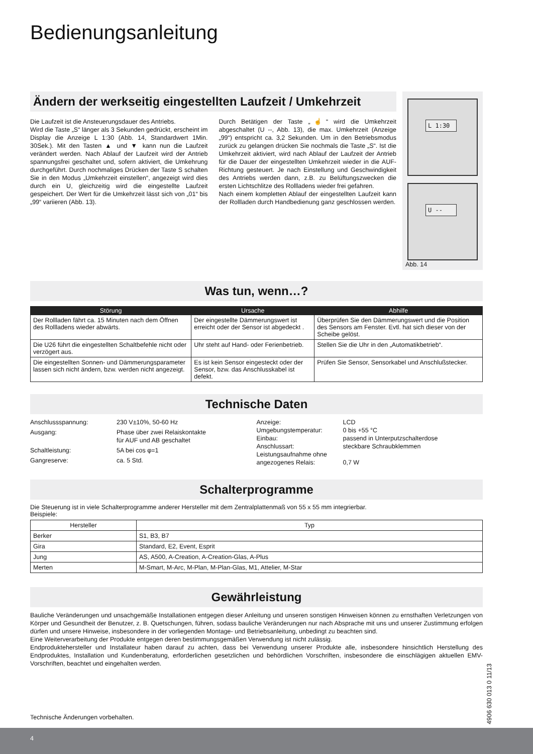Bedienungsanleitung
Ändern der werkseitig eingestellten Laufzeit / Umkehrzeit
Die Laufzeit ist die Ansteuerungsdauer des Antriebs.
Wird die Taste „S“ länger als 3 Sekunden gedrückt, erscheint im Display die Anzeige L 1:30 (Abb. 14, Standardwert 1Min. 30Sek.). Mit den Tasten ▲ und ▼ kann nun die Laufzeit verändert werden. Nach Ablauf der Laufzeit wird der Antrieb spannungsfrei geschaltet und, sofern aktiviert, die Umkehrung durchgeführt. Durch nochmaliges Drücken der Taste S schalten Sie in den Modus „Umkehrzeit einstellen“, angezeigt wird dies durch ein U, gleichzeitig wird die eingestellte Laufzeit gespeichert. Der Wert für die Umkehrzeit lässt sich von „01“ bis „99“ variieren (Abb. 13).
Durch Betätigen der Taste „☝“ wird die Umkehrzeit abgeschaltet (U --, Abb. 13), die max. Umkehrzeit (Anzeige „99“) entspricht ca. 3,2 Sekunden. Um in den Betriebsmodus zurück zu gelangen drücken Sie nochmals die Taste „S“. Ist die Umkehrzeit aktiviert, wird nach Ablauf der Laufzeit der Antrieb für die Dauer der eingestellten Umkehrzeit wieder in die AUF-Richtung gesteuert. Je nach Einstellung und Geschwindigkeit des Antriebs werden dann, z.B. zu Belüftungszwecken die ersten Lichtschlitze des Rollladens wieder frei gefahren.
Nach einem kompletten Ablauf der eingestellten Laufzeit kann der Rollladen durch Handbedienung ganz geschlossen werden.
L 1:30
U --
Abb. 14
Was tun, wenn…?
| Störung | Ursache | Abhilfe |
| --- | --- | --- |
| Der Rollladen fährt ca. 15 Minuten nach dem Öffnen des Rollladens wieder abwärts. | Der eingestellte Dämmerungswert ist erreicht oder der Sensor ist abgedeckt . | Überprüfen Sie den Dämmerungswert und die Position des Sensors am Fenster. Evtl. hat sich dieser von der Scheibe gelöst. |
| Die U26 führt die eingestellten Schaltbefehle nicht oder verzögert aus. | Uhr steht auf Hand- oder Ferienbetrieb. | Stellen Sie die Uhr in den „Automatikbetrieb“. |
| Die eingestellten Sonnen- und Dämmerungsparameter lassen sich nicht ändern, bzw. werden nicht angezeigt. | Es ist kein Sensor eingesteckt oder der Sensor, bzw. das Anschlusskabel ist defekt. | Prüfen Sie Sensor, Sensorkabel und Anschlußstecker. |
Technische Daten
Anschlussspannung: 230 V±10%, 50-60 Hz Ausgang: Phase über zwei Relaiskontakte
für AUF und AB geschaltet Schaltleistung: 5A bei cos φ=1 Gangreserve: ca. 5 Std.
Anzeige: LCD Umgebungstemperatur: 0 bis +55 °C Einbau: passend in Unterputzschalterdose Anschlussart: steckbare Schraubklemmen Leistungsaufnahme ohne angezogenes Relais:
0,7 W
Schalterprogramme
Die Steuerung ist in viele Schalterprogramme anderer Hersteller mit dem Zentralplattenmaß von 55 x 55 mm integrierbar.
Beispiele:
| Hersteller | Typ |
| --- | --- |
| Berker | S1, B3, B7 |
| Gira | Standard, E2, Event, Esprit |
| Jung | AS, A500, A-Creation, A-Creation-Glas, A-Plus |
| Merten | M-Smart, M-Arc, M-Plan, M-Plan-Glas, M1, Attelier, M-Star |
Gewährleistung
Bauliche Veränderungen und unsachgemäße Installationen entgegen dieser Anleitung und unseren sonstigen Hinweisen können zu ernsthaften Verletzungen von Körper und Gesundheit der Benutzer, z. B. Quetschungen, führen, sodass bauliche Veränderungen nur nach Absprache mit uns und unserer Zustimmung erfolgen dürfen und unsere Hinweise, insbesondere in der vorliegenden Montage- und Betriebsanleitung, unbedingt zu beachten sind.
Eine Weiterverarbeitung der Produkte entgegen deren bestimmungsgemäßen Verwendung ist nicht zulässig.
Endproduktehersteller und Installateur haben darauf zu achten, dass bei Verwendung unserer Produkte alle, insbesondere hinsichtlich Herstellung des Endproduktes, Installation und Kundenberatung, erforderlichen gesetzlichen und behördlichen Vorschriften, insbesondere die einschlägigen aktuellen EMV-Vorschriften, beachtet und eingehalten werden.
Technische Änderungen vorbehalten.
4906 630 013 0 11/13
4